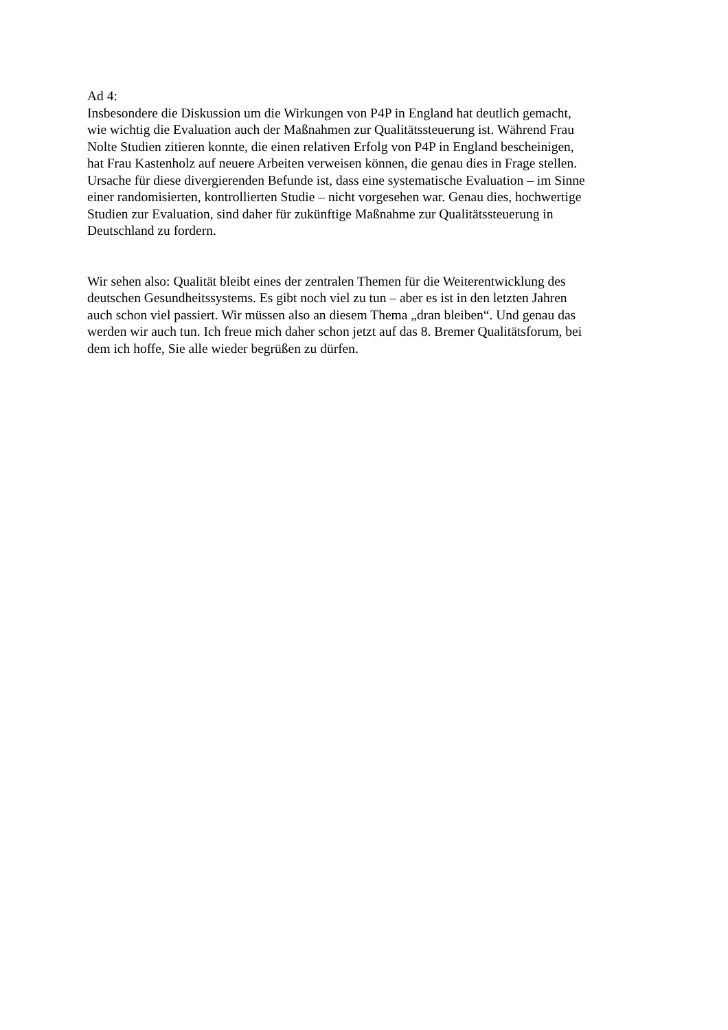Ad 4:
Insbesondere die Diskussion um die Wirkungen von P4P in England hat deutlich gemacht,
wie wichtig die Evaluation auch der Maßnahmen zur Qualitätssteuerung ist. Während Frau
Nolte Studien zitieren konnte, die einen relativen Erfolg von P4P in England bescheinigen,
hat Frau Kastenholz auf neuere Arbeiten verweisen können, die genau dies in Frage stellen.
Ursache für diese divergierenden Befunde ist, dass eine systematische Evaluation – im Sinne
einer randomisierten, kontrollierten Studie – nicht vorgesehen war. Genau dies, hochwertige
Studien zur Evaluation, sind daher für zukünftige Maßnahme zur Qualitätssteuerung in
Deutschland zu fordern.
Wir sehen also: Qualität bleibt eines der zentralen Themen für die Weiterentwicklung des
deutschen Gesundheitssystems. Es gibt noch viel zu tun – aber es ist in den letzten Jahren
auch schon viel passiert. Wir müssen also an diesem Thema „dran bleiben“. Und genau das
werden wir auch tun. Ich freue mich daher schon jetzt auf das 8. Bremer Qualitätsforum, bei
dem ich hoffe, Sie alle wieder begrüßen zu dürfen.